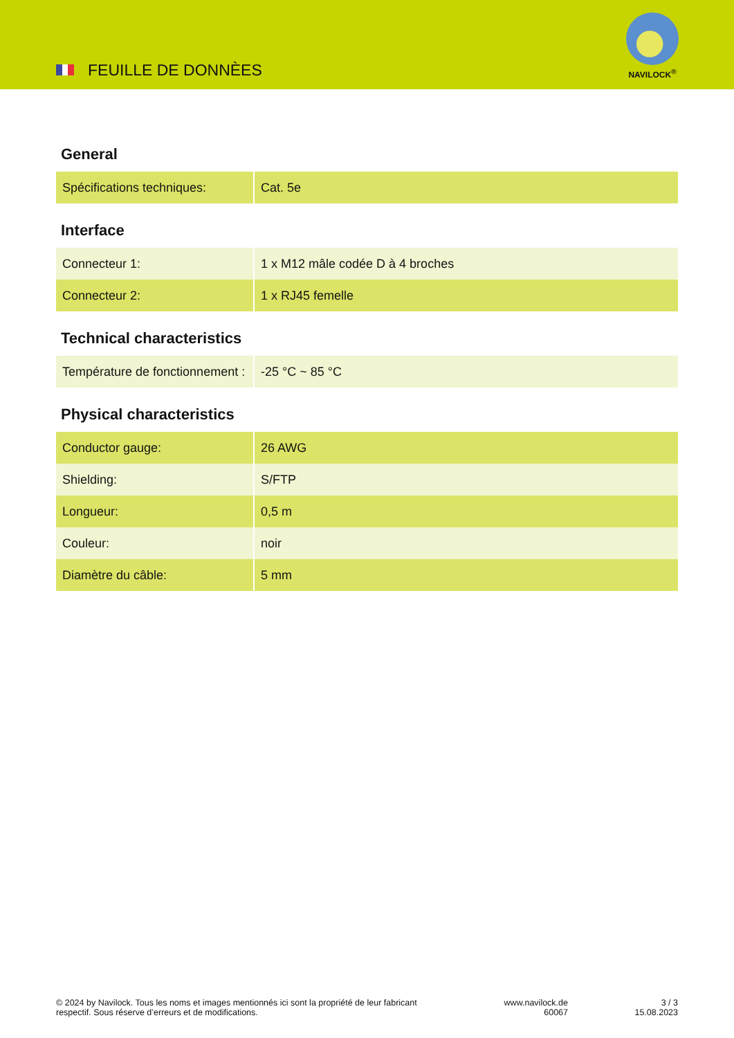FEUILLE DE DONNÈES
NAVILOCK<sup>®</sup>
General
| Spécifications techniques: | Cat. 5e |
Interface
| Connecteur 1: | 1 x M12 mâle codée D à 4 broches |
| Connecteur 2: | 1 x RJ45 femelle |
Technical characteristics
| Température de fonctionnement : | -25 °C ~ 85 °C |
Physical characteristics
| Conductor gauge: | 26 AWG |
| Shielding: | S/FTP |
| Longueur: | 0,5 m |
| Couleur: | noir |
| Diamètre du câble: | 5 mm |
© 2024 by Navilock. Tous les noms et images mentionnés ici sont la propriété de leur fabricant respectif. Sous réserve d’erreurs et de modifications.
www.navilock.de
60067
3 / 3
15.08.2023